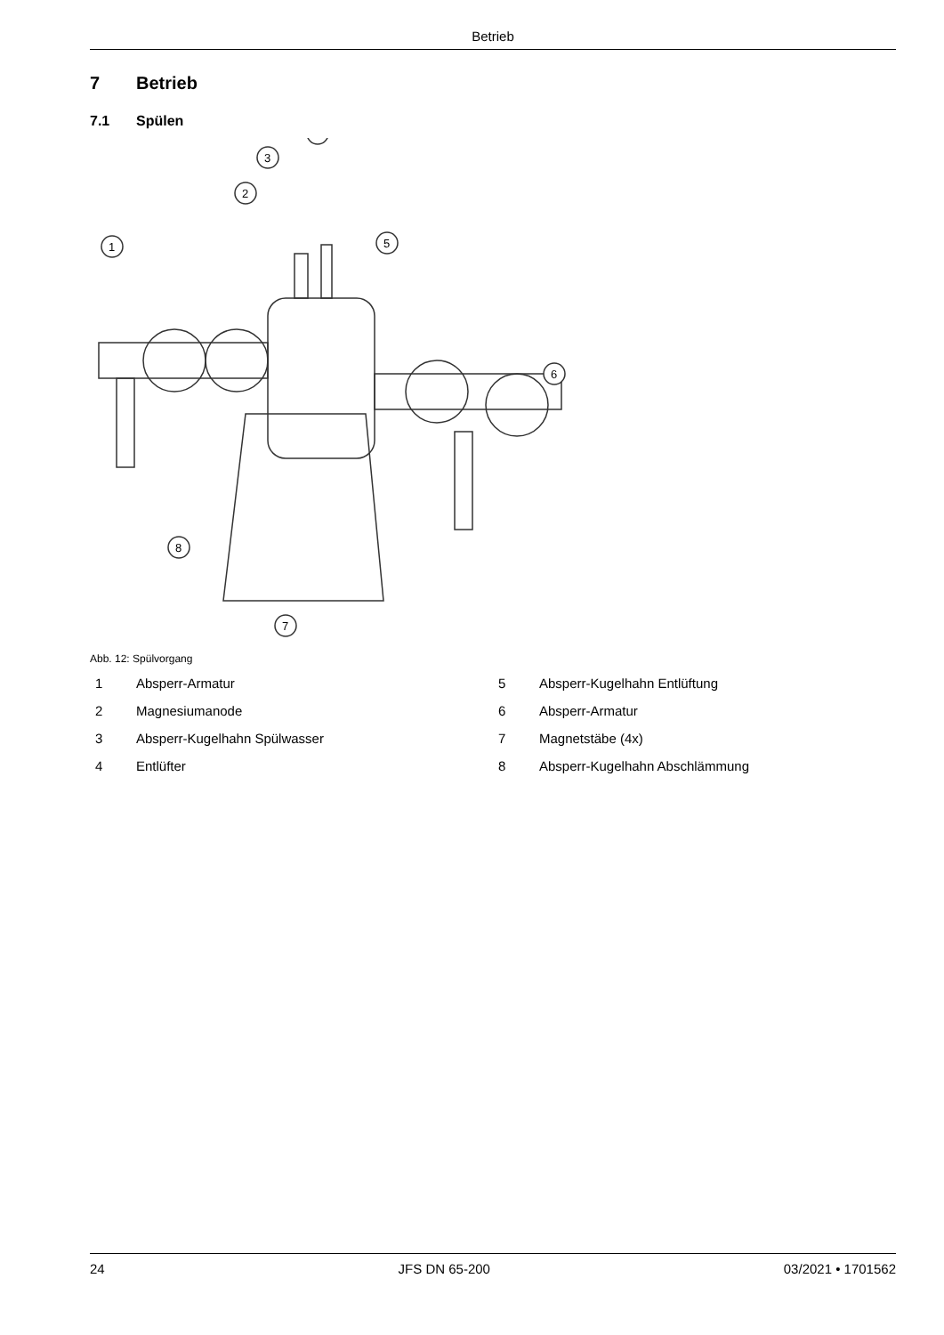Betrieb
7 Betrieb
7.1 Spülen
1
2
3
5
6
7
8
Abb. 12: Spülvorgang
1 Absperr-Armatur
5 Absperr-Kugelhahn Entlüftung
2 Magnesiumanode
6 Absperr-Armatur
3 Absperr-Kugelhahn Spülwasser
7 Magnetstäbe (4x)
4 Entlüfter
8 Absperr-Kugelhahn Abschlämmung
24 JFS DN 65-200 03/2021 • 1701562